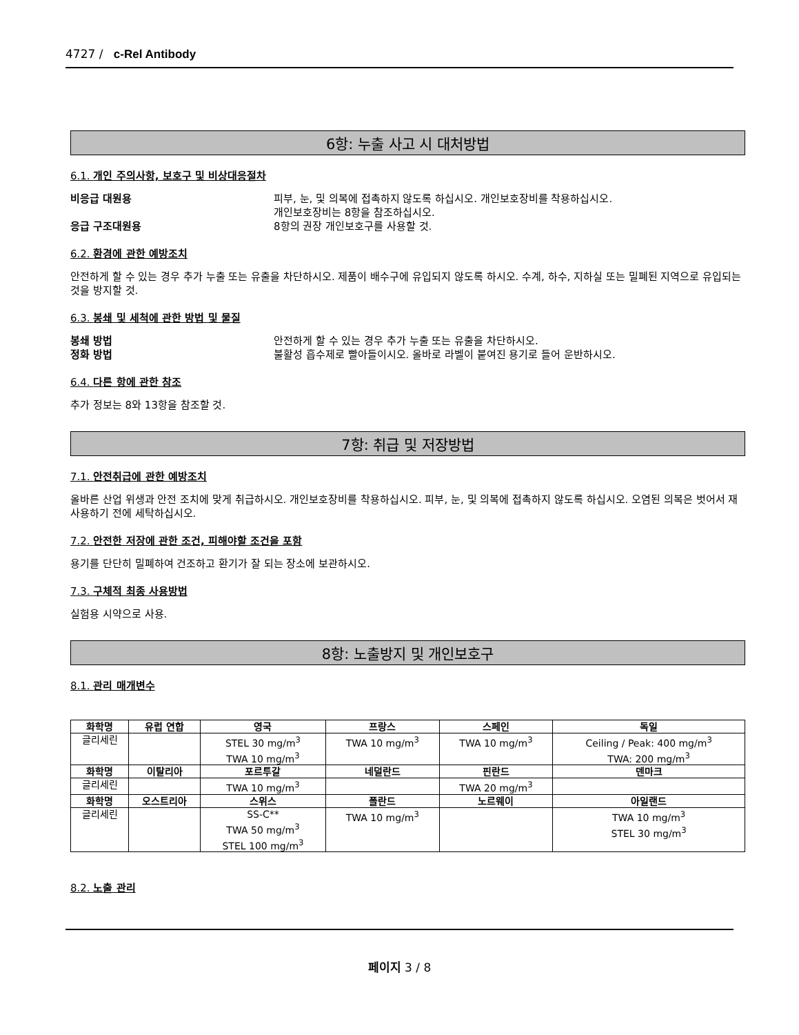4727 / c-Rel Antibody
6항: 누출 사고 시 대처방법
6.1. 개인 주의사항, 보호구 및 비상대응절차
비응급 대원용 피부, 눈, 및 의복에 접촉하지 않도록 하십시오. 개인보호장비를 착용하십시오.
개인보호장비는 8항을 참조하십시오.
응급 구조대원용 8항의 권장 개인보호구를 사용할 것.
6.2. 환경에 관한 예방조치
안전하게 할 수 있는 경우 추가 누출 또는 유출을 차단하시오. 제품이 배수구에 유입되지 않도록 하시오. 수계, 하수, 지하실 또는 밀폐된 지역으로 유입되는 것을 방지할 것.
6.3. 봉쇄 및 세척에 관한 방법 및 물질
봉쇄 방법 안전하게 할 수 있는 경우 추가 누출 또는 유출을 차단하시오.
정화 방법 불활성 흡수제로 빨아들이시오. 올바로 라벨이 붙여진 용기로 들어 운반하시오.
6.4. 다른 항에 관한 참조
추가 정보는 8와 13항을 참조할 것.
7항: 취급 및 저장방법
7.1. 안전취급에 관한 예방조치
올바른 산업 위생과 안전 조치에 맞게 취급하시오. 개인보호장비를 착용하십시오. 피부, 눈, 및 의복에 접촉하지 않도록 하십시오. 오염된 의복은 벗어서 재사용하기 전에 세탁하십시오.
7.2. 안전한 저장에 관한 조건, 피해야할 조건을 포함
용기를 단단히 밀폐하여 건조하고 환기가 잘 되는 장소에 보관하시오.
7.3. 구체적 최종 사용방법
실험용 시약으로 사용.
8항: 노출방지 및 개인보호구
8.1. 관리 매개변수
| 화학명 | 유럽 연합 | 영국 | 프랑스 | 스페인 | 독일 |
| --- | --- | --- | --- | --- | --- |
| 글리세린 | | STEL 30 mg/m<sup>3</sup> TWA 10 mg/m<sup>3</sup> | TWA 10 mg/m<sup>3</sup> | TWA 10 mg/m<sup>3</sup> | Ceiling / Peak: 400 mg/m<sup>3</sup> TWA: 200 mg/m<sup>3</sup> |
| 화학명 | 이탈리아 | 포르투갈 | 네덜란드 | 핀란드 | 덴마크 |
| 글리세린 | | TWA 10 mg/m<sup>3</sup> | | TWA 20 mg/m<sup>3</sup> | |
| 화학명 | 오스트리아 | 스위스 | 폴란드 | 노르웨이 | 아일랜드 |
| 글리세린 | | SS-C** TWA 50 mg/m<sup>3</sup> STEL 100 mg/m<sup>3</sup> | TWA 10 mg/m<sup>3</sup> | | TWA 10 mg/m<sup>3</sup> STEL 30 mg/m<sup>3</sup> |
8.2. 노출 관리
페이지 3 / 8